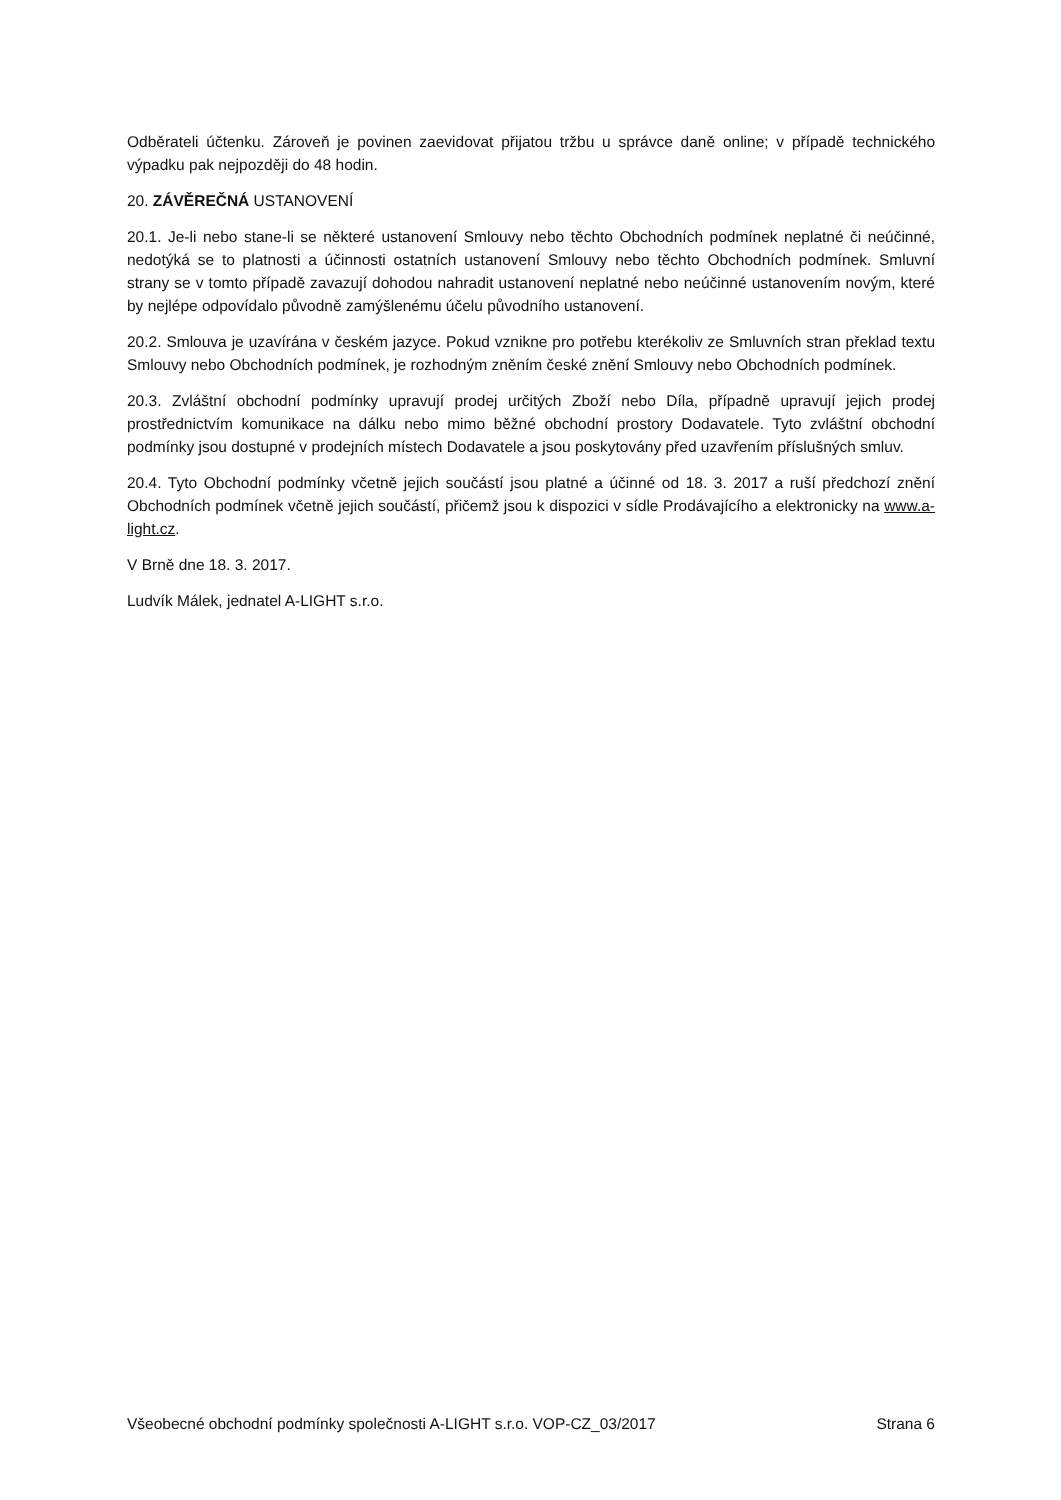Odběrateli účtenku. Zároveň je povinen zaevidovat přijatou tržbu u správce daně online; v případě technického výpadku pak nejpozději do 48 hodin.
20. ZÁVĚREČNÁ USTANOVENÍ
20.1. Je-li nebo stane-li se některé ustanovení Smlouvy nebo těchto Obchodních podmínek neplatné či neúčinné, nedotýká se to platnosti a účinnosti ostatních ustanovení Smlouvy nebo těchto Obchodních podmínek. Smluvní strany se v tomto případě zavazují dohodou nahradit ustanovení neplatné nebo neúčinné ustanovením novým, které by nejlépe odpovídalo původně zamýšlenému účelu původního ustanovení.
20.2. Smlouva je uzavírána v českém jazyce. Pokud vznikne pro potřebu kterékoliv ze Smluvních stran překlad textu Smlouvy nebo Obchodních podmínek, je rozhodným zněním české znění Smlouvy nebo Obchodních podmínek.
20.3. Zvláštní obchodní podmínky upravují prodej určitých Zboží nebo Díla, případně upravují jejich prodej prostřednictvím komunikace na dálku nebo mimo běžné obchodní prostory Dodavatele. Tyto zvláštní obchodní podmínky jsou dostupné v prodejních místech Dodavatele a jsou poskytovány před uzavřením příslušných smluv.
20.4. Tyto Obchodní podmínky včetně jejich součástí jsou platné a účinné od 18. 3. 2017 a ruší předchozí znění Obchodních podmínek včetně jejich součástí, přičemž jsou k dispozici v sídle Prodávajícího a elektronicky na www.a-light.cz.
V Brně dne 18. 3. 2017.
Ludvík Málek, jednatel A-LIGHT s.r.o.
Všeobecné obchodní podmínky společnosti A-LIGHT s.r.o. VOP-CZ_03/2017 Strana 6